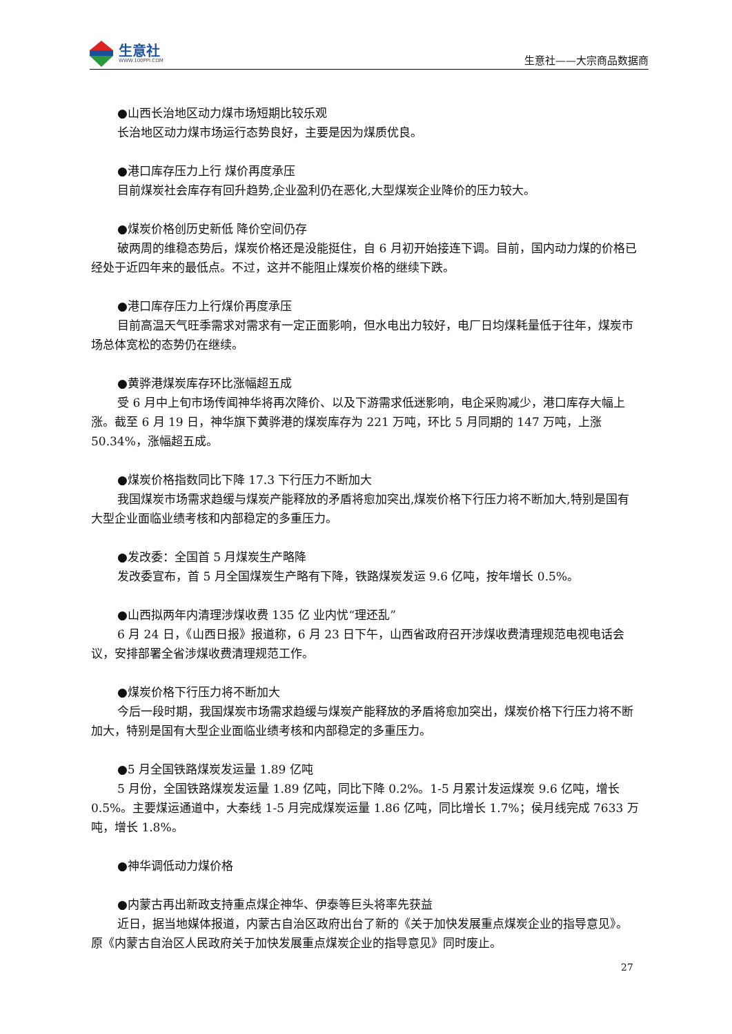生意社
WWW.100PPI.COM
生意社——大宗商品数据商
●山西长治地区动力煤市场短期比较乐观
长治地区动力煤市场运行态势良好，主要是因为煤质优良。
●港口库存压力上行 煤价再度承压
目前煤炭社会库存有回升趋势,企业盈利仍在恶化,大型煤炭企业降价的压力较大。
●煤炭价格创历史新低 降价空间仍存
破两周的维稳态势后，煤炭价格还是没能挺住，自 6 月初开始接连下调。目前，国内动力煤的价格已经处于近四年来的最低点。不过，这并不能阻止煤炭价格的继续下跌。
●港口库存压力上行煤价再度承压
目前高温天气旺季需求对需求有一定正面影响，但水电出力较好，电厂日均煤耗量低于往年，煤炭市场总体宽松的态势仍在继续。
●黄骅港煤炭库存环比涨幅超五成
受 6 月中上旬市场传闻神华将再次降价、以及下游需求低迷影响，电企采购减少，港口库存大幅上涨。截至 6 月 19 日，神华旗下黄骅港的煤炭库存为 221 万吨，环比 5 月同期的 147 万吨，上涨 50.34%，涨幅超五成。
●煤炭价格指数同比下降 17.3 下行压力不断加大
我国煤炭市场需求趋缓与煤炭产能释放的矛盾将愈加突出,煤炭价格下行压力将不断加大,特别是国有大型企业面临业绩考核和内部稳定的多重压力。
●发改委：全国首 5 月煤炭生产略降
发改委宣布，首 5 月全国煤炭生产略有下降，铁路煤炭发运 9.6 亿吨，按年增长 0.5%。
●山西拟两年内清理涉煤收费 135 亿 业内忧“理还乱”
6 月 24 日，《山西日报》报道称，6 月 23 日下午，山西省政府召开涉煤收费清理规范电视电话会议，安排部署全省涉煤收费清理规范工作。
●煤炭价格下行压力将不断加大
今后一段时期，我国煤炭市场需求趋缓与煤炭产能释放的矛盾将愈加突出，煤炭价格下行压力将不断加大，特别是国有大型企业面临业绩考核和内部稳定的多重压力。
●5 月全国铁路煤炭发运量 1.89 亿吨
5 月份，全国铁路煤炭发运量 1.89 亿吨，同比下降 0.2%。1-5 月累计发运煤炭 9.6 亿吨，增长 0.5%。主要煤运通道中，大秦线 1-5 月完成煤炭运量 1.86 亿吨，同比增长 1.7%；侯月线完成 7633 万吨，增长 1.8%。
●神华调低动力煤价格
●内蒙古再出新政支持重点煤企神华、伊泰等巨头将率先获益
近日，据当地媒体报道，内蒙古自治区政府出台了新的《关于加快发展重点煤炭企业的指导意见》。原《内蒙古自治区人民政府关于加快发展重点煤炭企业的指导意见》同时废止。
27